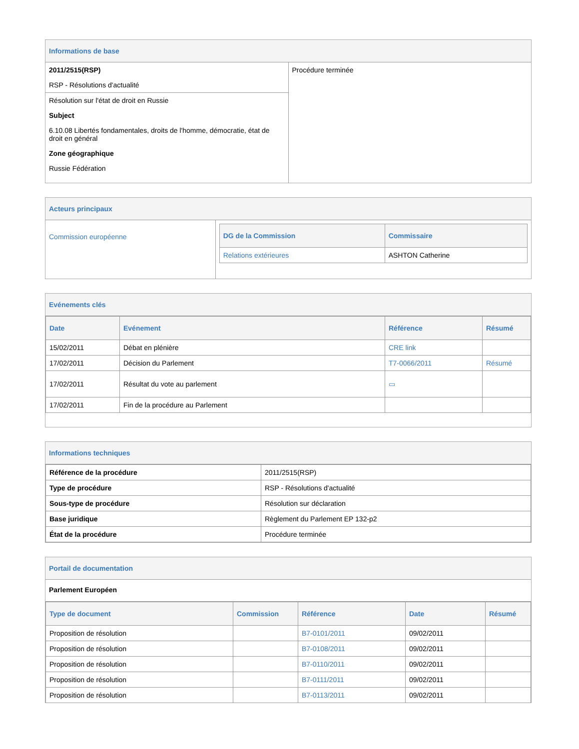Informations de base
| 2011/2515(RSP) RSP - Résolutions d'actualité | Procédure terminée |
| Résolution sur l'état de droit en Russie Subject 6.10.08 Libertés fondamentales, droits de l'homme, démocratie, état de droit en général Zone géographique Russie Fédération | |
Acteurs principaux
| Commission européenne | / DG de la Commission / Commissaire / / --- / --- / / Relations extérieures / ASHTON Catherine / |
Evénements clés
| Date | Evénement | Référence | Résumé |
| --- | --- | --- | --- |
| 15/02/2011 | Débat en plénière | CRE link | |
| 17/02/2011 | Décision du Parlement | T7-0066/2011 | Résumé |
| 17/02/2011 | Résultat du vote au parlement | ▭ | |
| 17/02/2011 | Fin de la procédure au Parlement | | |
Informations techniques
| Référence de la procédure | 2011/2515(RSP) |
| Type de procédure | RSP - Résolutions d'actualité |
| Sous-type de procédure | Résolution sur déclaration |
| Base juridique | Règlement du Parlement EP 132-p2 |
| État de la procédure | Procédure terminée |
Portail de documentation
Parlement Européen
| Type de document | Commission | Référence | Date | Résumé |
| --- | --- | --- | --- | --- |
| Proposition de résolution | | B7-0101/2011 | 09/02/2011 | |
| Proposition de résolution | | B7-0108/2011 | 09/02/2011 | |
| Proposition de résolution | | B7-0110/2011 | 09/02/2011 | |
| Proposition de résolution | | B7-0111/2011 | 09/02/2011 | |
| Proposition de résolution | | B7-0113/2011 | 09/02/2011 | |